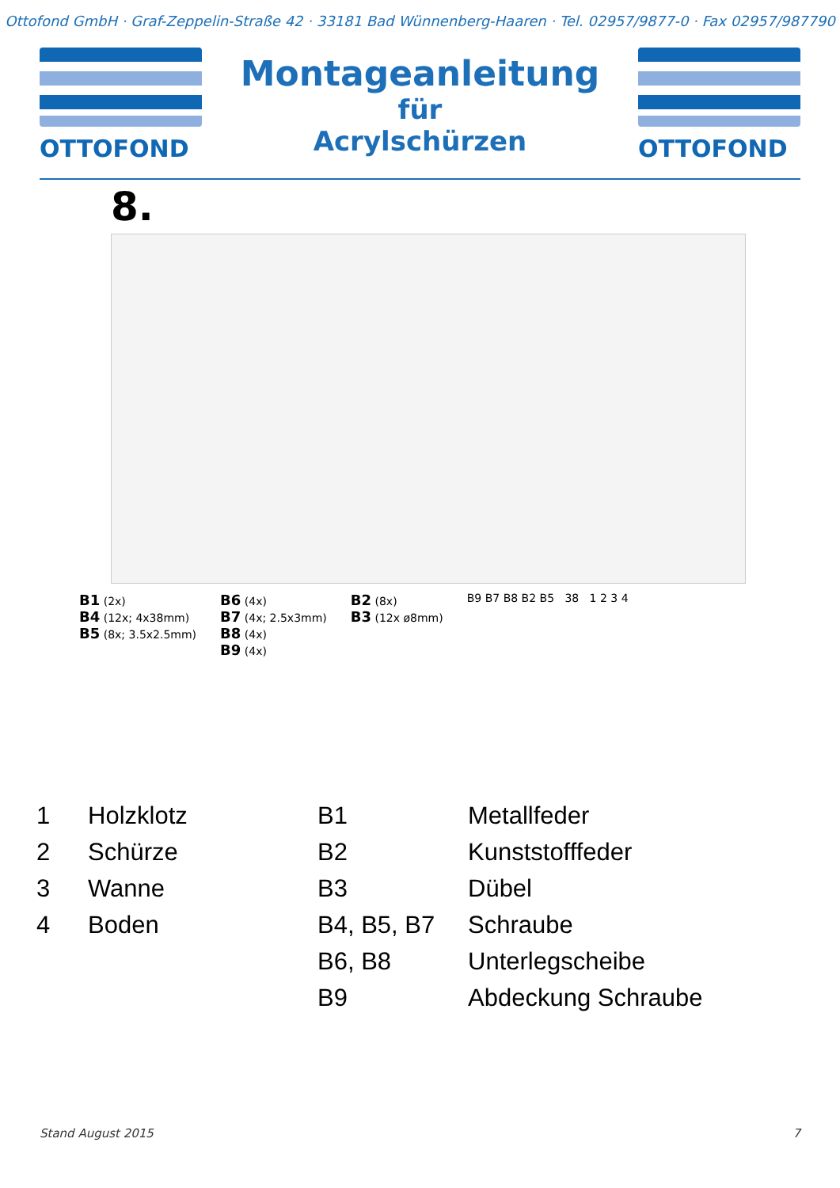Ottofond GmbH · Graf-Zeppelin-Straße 42 · 33181 Bad Wünnenberg-Haaren · Tel. 02957/9877-0 · Fax 02957/987790
OTTOFOND
Montageanleitung
für
Acrylschürzen
OTTOFOND
8.
B1 (2x)
B4 (12x; 4x38mm)
B5 (8x; 3.5x2.5mm)
B6 (4x)
B7 (4x; 2.5x3mm)
B8 (4x)
B9 (4x)
B2 (8x)
B3 (12x ø8mm)
B9 B7 B8 B2 B5 38 1 2 3 4
| 1 | Holzklotz | B1 | Metallfeder |
| 2 | Schürze | B2 | Kunststofffeder |
| 3 | Wanne | B3 | Dübel |
| 4 | Boden | B4, B5, B7 | Schraube |
| | | B6, B8 | Unterlegscheibe |
| | | B9 | Abdeckung Schraube |
Stand August 2015 7